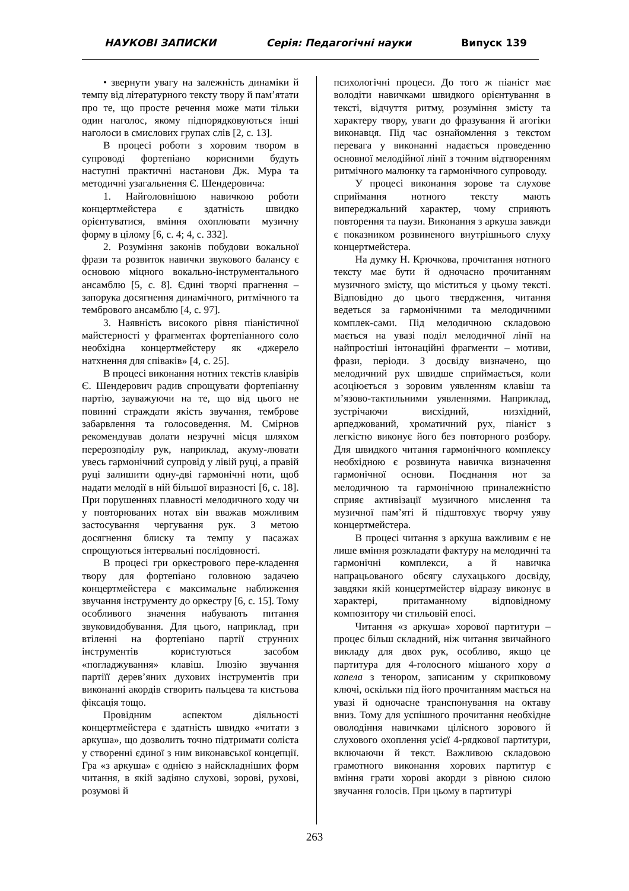НАУКОВІ ЗАПИСКИ Серія: Педагогічні науки Випуск 139
• звернути увагу на залежність динаміки й темпу від літературного тексту твору й пам’ятати про те, що просте речення може мати тільки один наголос, якому підпорядковуються інші наголоси в смислових групах слів [2, с. 13].
В процесі роботи з хоровим твором в супроводі фортепіано корисними будуть наступні практичні настанови Дж. Мура та методичні узагальнення Є. Шендеровича:
1. Найголовнішою навичкою роботи концертмейстера є здатність швидко орієнтуватися, вміння охоплювати музичну форму в цілому [6, с. 4; 4, с. 332].
2. Розуміння законів побудови вокальної фрази та розвиток навички звукового балансу є основою міцного вокально-інструментального ансамблю [5, с. 8]. Єдині творчі прагнення – запорука досягнення динамічного, ритмічного та тембрового ансамблю [4, с. 97].
3. Наявність високого рівня піаністичної майстерності у фрагментах фортепіанного соло необхідна концертмейстеру як «джерело натхнення для співаків» [4, с. 25].
В процесі виконання нотних текстів клавірів Є. Шендерович радив спрощувати фортепіанну партію, зауважуючи на те, що від цього не повинні страждати якість звучання, темброве забарвлення та голосоведення. М. Смірнов рекомендував долати незручні місця шляхом перерозподілу рук, наприклад, акуму-лювати увесь гармонічний супровід у лівій руці, а правій руці залишити одну-дві гармонічні ноти, щоб надати мелодії в ній більшої виразності [6, с. 18]. При порушеннях плавності мелодичного ходу чи у повторюваних нотах він вважав можливим застосування чергування рук. З метою досягнення блиску та темпу у пасажах спрощуються інтервальні послідовності.
В процесі гри оркестрового пере-кладення твору для фортепіано головною задачею концертмейстера є максимальне наближення звучання інструменту до оркестру [6, с. 15]. Тому особливого значення набувають питання звуковидобування. Для цього, наприклад, при втіленні на фортепіано партії струнних інструментів користуються засобом «погладжування» клавіш. Ілюзію звучання партіїї дерев’яних духових інструментів при виконанні акордів створить пальцева та кистьова фіксація тощо.
Провідним аспектом діяльності концертмейстера є здатність швидко «читати з аркуша», що дозволить точно підтримати соліста у створенні єдиної з ним виконавської концепції. Гра «з аркуша» є однією з найскладніших форм читання, в якій задіяно слухові, зорові, рухові, розумові й
психологічні процеси. До того ж піаніст має володіти навичками швидкого орієнтування в тексті, відчуття ритму, розуміння змісту та характеру твору, уваги до фразування й агогіки виконавця. Під час ознайомлення з текстом перевага у виконанні надається проведенню основної мелодійної лінії з точним відтворенням ритмічного малюнку та гармонічного супроводу.
У процесі виконання зорове та слухове сприймання нотного тексту мають випереджальний характер, чому сприяють повторення та паузи. Виконання з аркуша завжди є показником розвиненого внутрішнього слуху концертмейстера.
На думку Н. Крючкова, прочитання нотного тексту має бути й одночасно прочитанням музичного змісту, що міститься у цьому тексті. Відповідно до цього твердження, читання ведеться за гармонічними та мелодичними комплек-сами. Під мелодичною складовою мається на увазі поділ мелодичної лінії на найпростіші інтонаційні фрагменти – мотиви, фрази, періоди. З досвіду визначено, що мелодичний рух швидше сприймається, коли асоціюється з зоровим уявленням клавіш та м’язово-тактильними уявленнями. Наприклад, зустрічаючи висхідний, низхідний, арпеджований, хроматичний рух, піаніст з легкістю виконує його без повторного розбору. Для швидкого читання гармонічного комплексу необхідною є розвинута навичка визначення гармонічної основи. Поєднання нот за мелодичною та гармонічною приналежністю сприяє активізації музичного мислення та музичної пам’яті й підштовхує творчу уяву концертмейстера.
В процесі читання з аркуша важливим є не лише вміння розкладати фактуру на мелодичні та гармонічні комплекси, а й навичка напрацьованого обсягу слухацького досвіду, завдяки якій концертмейстер відразу виконує в характері, притаманному відповідному композитору чи стильовій епосі.
Читання «з аркуша» хорової партитури – процес більш складний, ніж читання звичайного викладу для двох рук, особливо, якщо це партитура для 4-голосного мішаного хору а капела з тенором, записаним у скрипковому ключі, оскільки під його прочитанням мається на увазі й одночасне транспонування на октаву вниз. Тому для успішного прочитання необхідне оволодіння навичками цілісного зорового й слухового охоплення усієї 4-рядкової партитури, включаючи й текст. Важливою складовою грамотного виконання хорових партитур є вміння грати хорові акорди з рівною силою звучання голосів. При цьому в партитурі
263